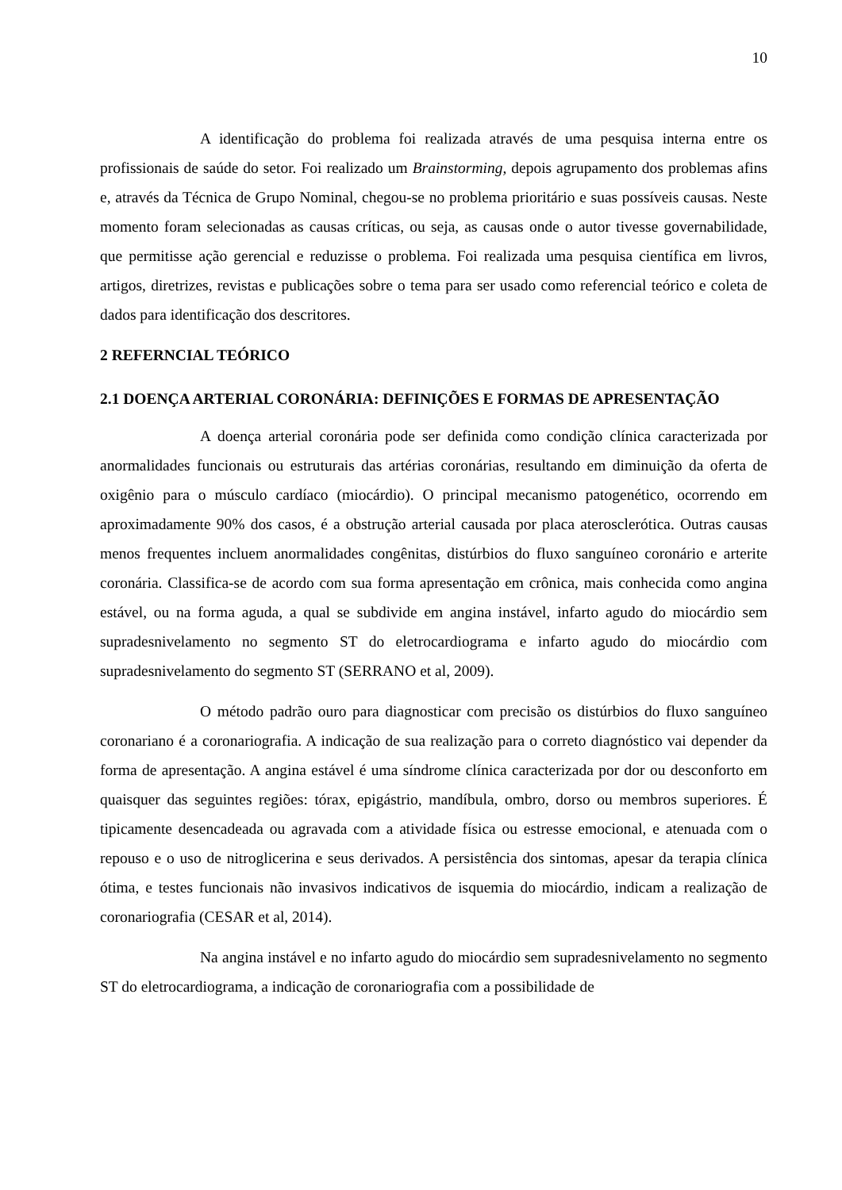10
A identificação do problema foi realizada através de uma pesquisa interna entre os profissionais de saúde do setor. Foi realizado um Brainstorming, depois agrupamento dos problemas afins e, através da Técnica de Grupo Nominal, chegou-se no problema prioritário e suas possíveis causas. Neste momento foram selecionadas as causas críticas, ou seja, as causas onde o autor tivesse governabilidade, que permitisse ação gerencial e reduzisse o problema. Foi realizada uma pesquisa científica em livros, artigos, diretrizes, revistas e publicações sobre o tema para ser usado como referencial teórico e coleta de dados para identificação dos descritores.
2 REFERNCIAL TEÓRICO
2.1 DOENÇA ARTERIAL CORONÁRIA: DEFINIÇÕES E FORMAS DE APRESENTAÇÃO
A doença arterial coronária pode ser definida como condição clínica caracterizada por anormalidades funcionais ou estruturais das artérias coronárias, resultando em diminuição da oferta de oxigênio para o músculo cardíaco (miocárdio). O principal mecanismo patogenético, ocorrendo em aproximadamente 90% dos casos, é a obstrução arterial causada por placa aterosclerótica. Outras causas menos frequentes incluem anormalidades congênitas, distúrbios do fluxo sanguíneo coronário e arterite coronária. Classifica-se de acordo com sua forma apresentação em crônica, mais conhecida como angina estável, ou na forma aguda, a qual se subdivide em angina instável, infarto agudo do miocárdio sem supradesnivelamento no segmento ST do eletrocardiograma e infarto agudo do miocárdio com supradesnivelamento do segmento ST (SERRANO et al, 2009).
O método padrão ouro para diagnosticar com precisão os distúrbios do fluxo sanguíneo coronariano é a coronariografia. A indicação de sua realização para o correto diagnóstico vai depender da forma de apresentação. A angina estável é uma síndrome clínica caracterizada por dor ou desconforto em quaisquer das seguintes regiões: tórax, epigástrio, mandíbula, ombro, dorso ou membros superiores. É tipicamente desencadeada ou agravada com a atividade física ou estresse emocional, e atenuada com o repouso e o uso de nitroglicerina e seus derivados. A persistência dos sintomas, apesar da terapia clínica ótima, e testes funcionais não invasivos indicativos de isquemia do miocárdio, indicam a realização de coronariografia (CESAR et al, 2014).
Na angina instável e no infarto agudo do miocárdio sem supradesnivelamento no segmento ST do eletrocardiograma, a indicação de coronariografia com a possibilidade de